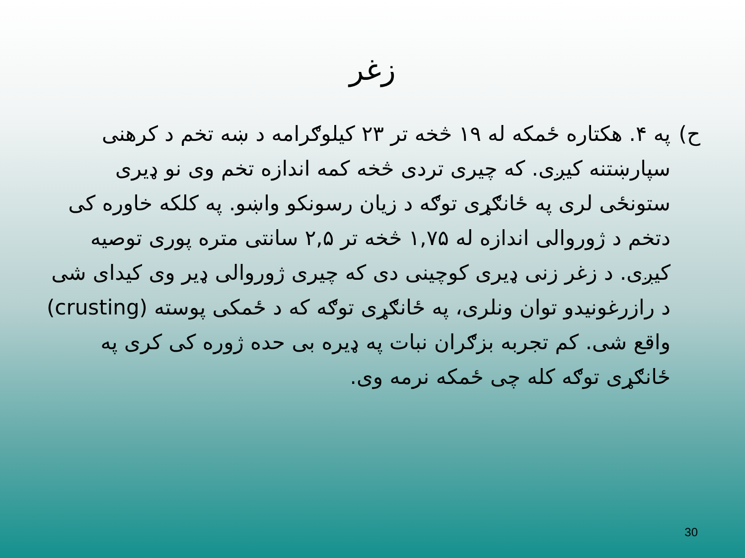زغر
ح) په ۴. هکتاره ځمکه له ۱۹ څخه تر ۲۳ کیلوګرامه د ښه تخم د کرهنی سپارښتنه کیږی. که چیری تردی څخه کمه اندازه تخم وی نو ډیری ستونځی لری په ځانګړی توګه د زیان رسونکو واښو. په کلکه خاوره کی دتخم د ژوروالی اندازه له ۱,۷۵ څخه تر ۲,۵ سانتی متره پوری توصیه کیږی. د زغر زنی ډیری کوچینی دی که چیری ژوروالی ډیر وی کیدای شی د رازرغونیدو توان ونلری، په ځانګړی توګه که د ځمکی پوسته (crusting) واقع شی. کم تجربه بزګران نبات په ډیره بی حده ژوره کی کری په ځانګړی توګه کله چی ځمکه نرمه وی.
30